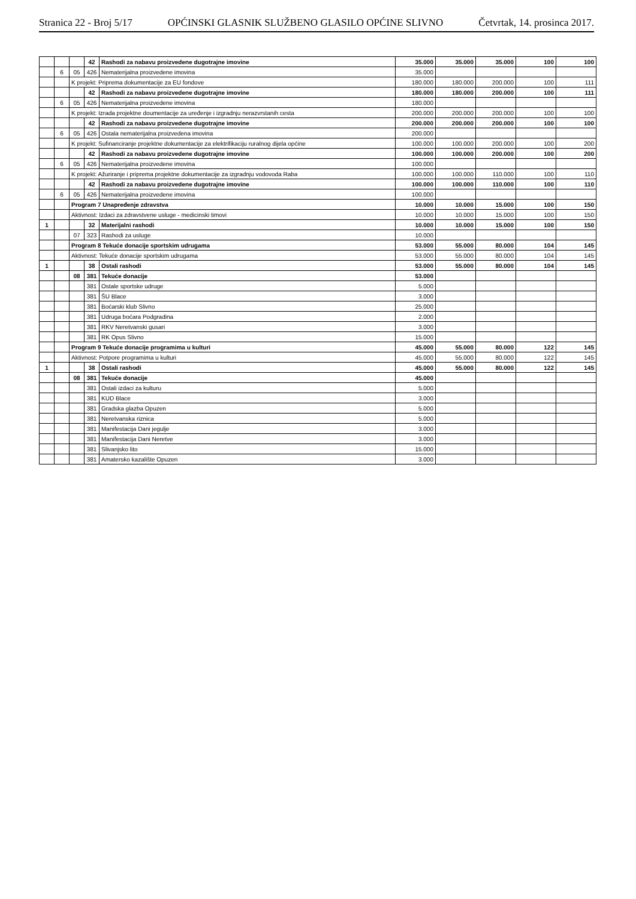Stranica 22 - Broj 5/17 OPĆINSKI GLASNIK SLUŽBENO GLASILO OPĆINE SLIVNO Četvrtak, 14. prosinca 2017.
| | | | 42 | Rashodi za nabavu proizvedene dugotrajne imovine | 35.000 | 35.000 | 35.000 | 100 | 100 |
| | 6 | 05 | 426 | Nematerijalna proizvedene imovina | 35.000 | | | | |
| | | K projekt: Priprema dokumentacije za EU fondove | | | 180.000 | 180.000 | 200.000 | 100 | 111 |
| | | | 42 | Rashodi za nabavu proizvedene dugotrajne imovine | 180.000 | 180.000 | 200.000 | 100 | 111 |
| | 6 | 05 | 426 | Nematerijalna proizvedene imovina | 180.000 | | | | |
| | | K projekt: Izrada projektne doumentacije za uređenje i izgradnju nerazvrstanih cesta | | | 200.000 | 200.000 | 200.000 | 100 | 100 |
| | | | 42 | Rashodi za nabavu proizvedene dugotrajne imovine | 200.000 | 200.000 | 200.000 | 100 | 100 |
| | 6 | 05 | 426 | Ostala nematerijalna proizvedena imovina | 200.000 | | | | |
| | | K projekt: Sufinanciranje projektne dokumentacije za elektrifikaciju ruralnog dijela općine | | | 100.000 | 100.000 | 200.000 | 100 | 200 |
| | | | 42 | Rashodi za nabavu proizvedene dugotrajne imovine | 100.000 | 100.000 | 200.000 | 100 | 200 |
| | 6 | 05 | 426 | Nematerijalna proizvedene imovina | 100.000 | | | | |
| | | K projekt: Ažuriranje i priprema projektne dokumentacije za izgradnju vodovoda Raba | | | 100.000 | 100.000 | 110.000 | 100 | 110 |
| | | | 42 | Rashodi za nabavu proizvedene dugotrajne imovine | 100.000 | 100.000 | 110.000 | 100 | 110 |
| | 6 | 05 | 426 | Nematerijalna proizvedene imovina | 100.000 | | | | |
| | | Program 7 Unapređenje zdravstva | | | 10.000 | 10.000 | 15.000 | 100 | 150 |
| | | Aktivnost: Izdaci za zdravstvene usluge - medicinski timovi | | | 10.000 | 10.000 | 15.000 | 100 | 150 |
| 1 | | | 32 | Materijalni rashodi | 10.000 | 10.000 | 15.000 | 100 | 150 |
| | | 07 | 323 | Rashodi za usluge | 10.000 | | | | |
| | | Program 8 Tekuće donacije sportskim udrugama | | | 53.000 | 55.000 | 80.000 | 104 | 145 |
| | | Aktivnost: Tekuće donacije sportskim udrugama | | | 53.000 | 55.000 | 80.000 | 104 | 145 |
| 1 | | | 38 | Ostali rashodi | 53.000 | 55.000 | 80.000 | 104 | 145 |
| | | 08 | 381 | Tekuće donacije | 53.000 | | | | |
| | | | 381 | Ostale sportske udruge | 5.000 | | | | |
| | | | 381 | ŠU Blace | 3.000 | | | | |
| | | | 381 | Boćarski klub Slivno | 25.000 | | | | |
| | | | 381 | Udruga boćara Podgradina | 2.000 | | | | |
| | | | 381 | RKV Neretvanski gusari | 3.000 | | | | |
| | | | 381 | RK Opus Slivno | 15.000 | | | | |
| | | Program 9 Tekuće donacije programima u kulturi | | | 45.000 | 55.000 | 80.000 | 122 | 145 |
| | | Aktivnost: Potpore programima u kulturi | | | 45.000 | 55.000 | 80.000 | 122 | 145 |
| 1 | | | 38 | Ostali rashodi | 45.000 | 55.000 | 80.000 | 122 | 145 |
| | | 08 | 381 | Tekuće donacije | 45.000 | | | | |
| | | | 381 | Ostali izdaci za kulturu | 5.000 | | | | |
| | | | 381 | KUD Blace | 3.000 | | | | |
| | | | 381 | Gradska glazba Opuzen | 5.000 | | | | |
| | | | 381 | Neretvanska riznica | 5.000 | | | | |
| | | | 381 | Manifestacija Dani jegulje | 3.000 | | | | |
| | | | 381 | Manifestacija Dani Neretve | 3.000 | | | | |
| | | | 381 | Slivanjsko lito | 15.000 | | | | |
| | | | 381 | Amatersko kazalište Opuzen | 3.000 | | | | |